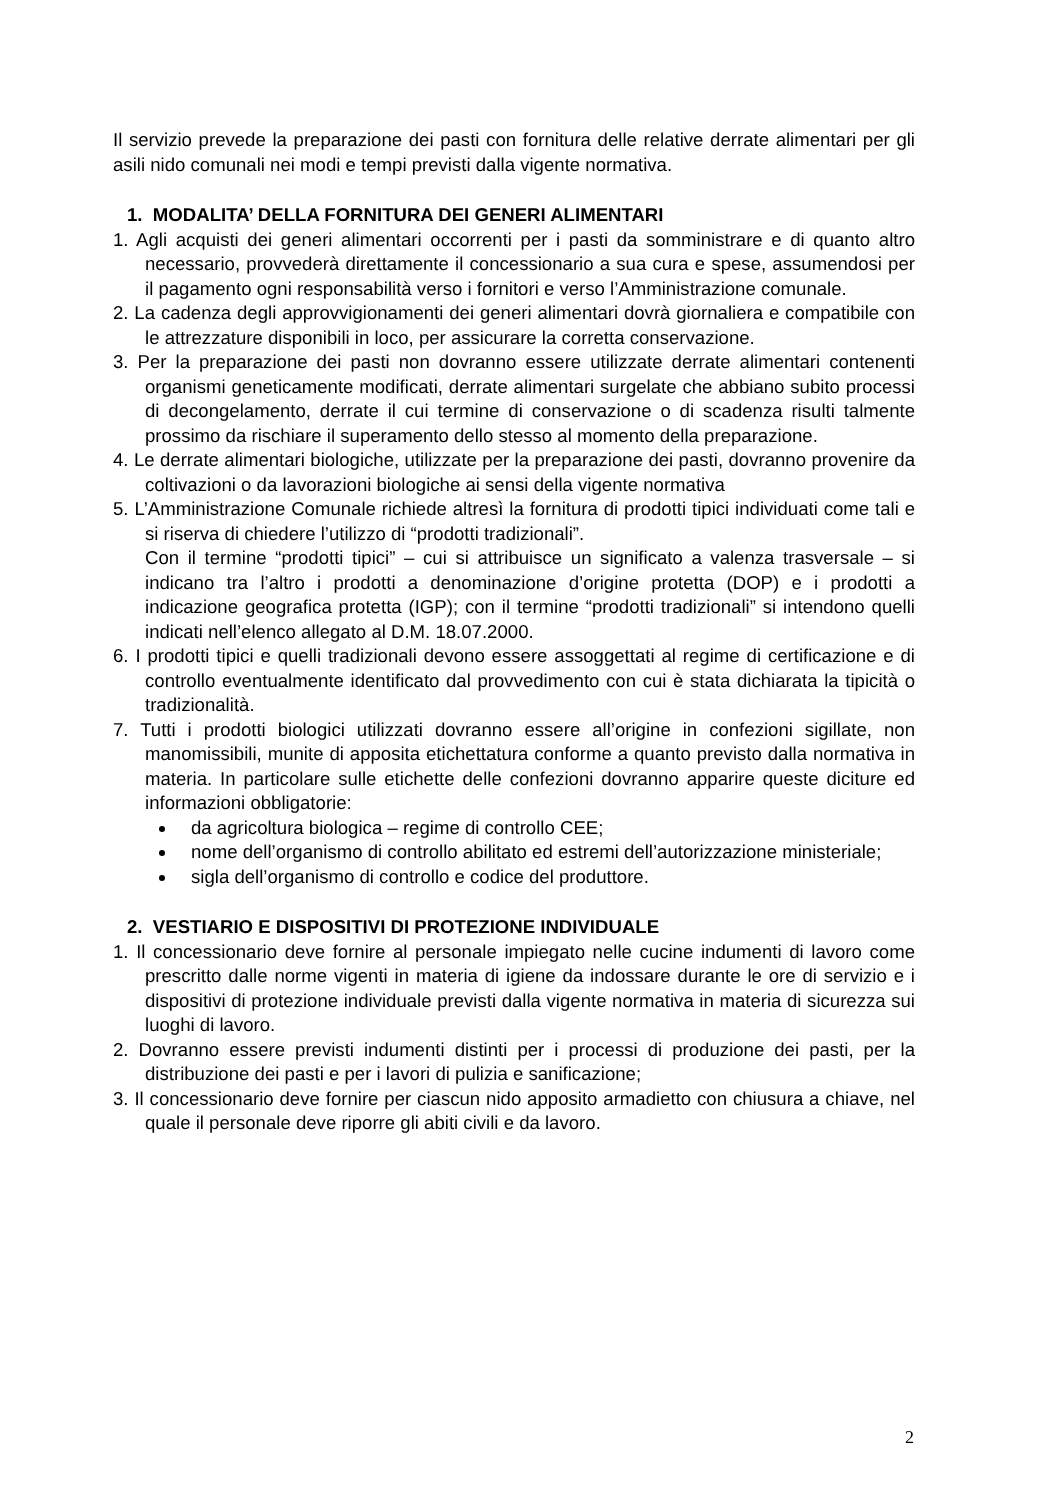Il servizio prevede la preparazione dei pasti con fornitura delle relative derrate alimentari per gli asili nido comunali nei modi e tempi previsti dalla vigente normativa.
1. MODALITA’ DELLA FORNITURA DEI GENERI ALIMENTARI
1. Agli acquisti dei generi alimentari occorrenti per i pasti da somministrare e di quanto altro necessario, provvederà direttamente il concessionario a sua cura e spese, assumendosi per il pagamento ogni responsabilità verso i fornitori e verso l’Amministrazione comunale.
2. La cadenza degli approvvigionamenti dei generi alimentari dovrà giornaliera e compatibile con le attrezzature disponibili in loco, per assicurare la corretta conservazione.
3. Per la preparazione dei pasti non dovranno essere utilizzate derrate alimentari contenenti organismi geneticamente modificati, derrate alimentari surgelate che abbiano subito processi di decongelamento, derrate il cui termine di conservazione o di scadenza risulti talmente prossimo da rischiare il superamento dello stesso al momento della preparazione.
4. Le derrate alimentari biologiche, utilizzate per la preparazione dei pasti, dovranno provenire da coltivazioni o da lavorazioni biologiche ai sensi della vigente normativa
5. L’Amministrazione Comunale richiede altresì la fornitura di prodotti tipici individuati come tali e si riserva di chiedere l’utilizzo di “prodotti tradizionali”.
Con il termine “prodotti tipici” – cui si attribuisce un significato a valenza trasversale – si indicano tra l’altro i prodotti a denominazione d’origine protetta (DOP) e i prodotti a indicazione geografica protetta (IGP); con il termine “prodotti tradizionali” si intendono quelli indicati nell’elenco allegato al D.M. 18.07.2000.
6. I prodotti tipici e quelli tradizionali devono essere assoggettati al regime di certificazione e di controllo eventualmente identificato dal provvedimento con cui è stata dichiarata la tipicità o tradizionalità.
7. Tutti i prodotti biologici utilizzati dovranno essere all’origine in confezioni sigillate, non manomissibili, munite di apposita etichettatura conforme a quanto previsto dalla normativa in materia. In particolare sulle etichette delle confezioni dovranno apparire queste diciture ed informazioni obbligatorie:
da agricoltura biologica – regime di controllo CEE;
nome dell’organismo di controllo abilitato ed estremi dell’autorizzazione ministeriale;
sigla dell’organismo di controllo e codice del produttore.
2. VESTIARIO E DISPOSITIVI DI PROTEZIONE INDIVIDUALE
1. Il concessionario deve fornire al personale impiegato nelle cucine indumenti di lavoro come prescritto dalle norme vigenti in materia di igiene da indossare durante le ore di servizio e i dispositivi di protezione individuale previsti dalla vigente normativa in materia di sicurezza sui luoghi di lavoro.
2. Dovranno essere previsti indumenti distinti per i processi di produzione dei pasti, per la distribuzione dei pasti e per i lavori di pulizia e sanificazione;
3. Il concessionario deve fornire per ciascun nido apposito armadietto con chiusura a chiave, nel quale il personale deve riporre gli abiti civili e da lavoro.
2